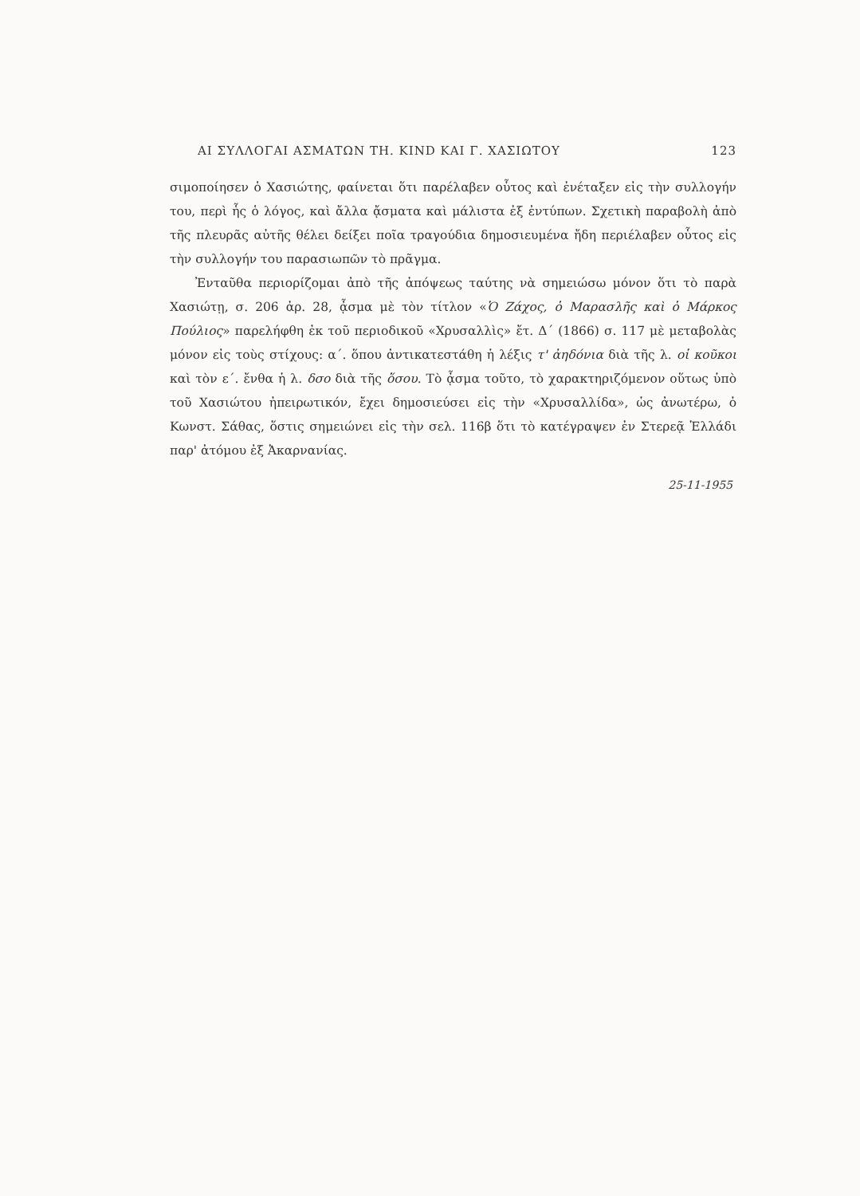ΑΙ ΣΥΛΛΟΓΑΙ ΑΣΜΑΤΩΝ ΤΗ. KIND ΚΑΙ Γ. ΧΑΣΙΩΤΟΥ 123
σιμοποίησεν ὁ Χασιώτης, φαίνεται ὅτι παρέλαβεν οὗτος καὶ ἐνέταξεν εἰς τὴν συλλογήν του, περὶ ἧς ὁ λόγος, καὶ ἄλλα ᾄσματα καὶ μάλιστα ἐξ ἐντύπων. Σχετικὴ παραβολὴ ἀπὸ τῆς πλευρᾶς αὐτῆς θέλει δείξει ποῖα τραγούδια δημοσιευμένα ἤδη περιέλαβεν οὗτος εἰς τὴν συλλογήν του παρασιωπῶν τὸ πρᾶγμα.
Ἐνταῦθα περιορίζομαι ἀπὸ τῆς ἀπόψεως ταύτης νὰ σημειώσω μόνον ὅτι τὸ παρὰ Χασιώτῃ, σ. 206 ἀρ. 28, ᾆσμα μὲ τὸν τίτλον «Ὁ Ζάχος, ὁ Μαρασλῆς καὶ ὁ Μάρκος Πούλιος» παρελήφθη ἐκ τοῦ περιοδικοῦ «Χρυσαλλὶς» ἔτ. Δ΄ (1866) σ. 117 μὲ μεταβολὰς μόνον εἰς τοὺς στίχους: α΄. ὅπου ἀντικατεστάθη ἡ λέξις τ' ἀηδόνια διὰ τῆς λ. οἱ κοῦκοι καὶ τὸν ε΄. ἔνθα ἡ λ. δσο διὰ τῆς ὅσου. Τὸ ᾆσμα τοῦτο, τὸ χαρακτηριζόμενον οὕτως ὑπὸ τοῦ Χασιώτου ἠπειρωτικόν, ἔχει δημοσιεύσει εἰς τὴν «Χρυσαλλίδα», ὡς ἀνωτέρω, ὁ Κωνστ. Σάθας, ὅστις σημειώνει εἰς τὴν σελ. 116β ὅτι τὸ κατέγραψεν ἐν Στερεᾷ Ἑλλάδι παρ' ἀτόμου ἐξ Ἀκαρνανίας.
25-11-1955